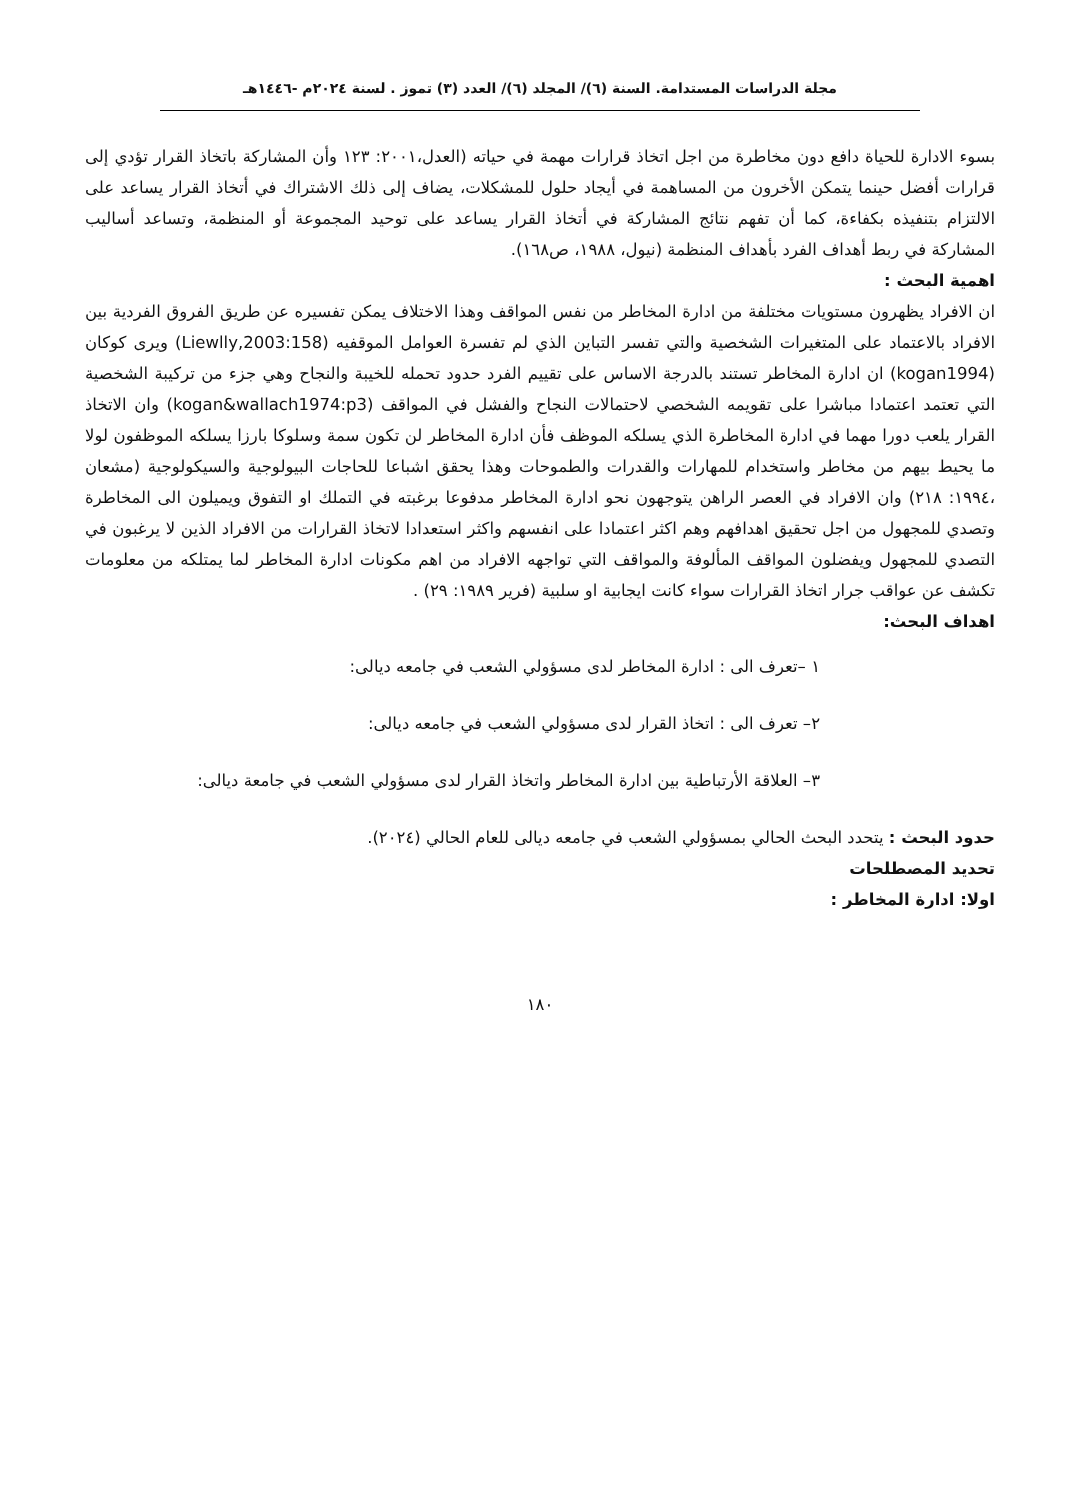مجلة الدراسات المستدامة. السنة (٦)/ المجلد (٦)/ العدد (٣) تموز . لسنة ٢٠٢٤م -١٤٤٦هـ
بسوء الادارة للحياة دافع دون مخاطرة من اجل اتخاذ قرارات مهمة في حياته (العدل،٢٠٠١: ١٢٣ وأن المشاركة باتخاذ القرار تؤدي إلى قرارات أفضل حينما يتمكن الأخرون من المساهمة في أيجاد حلول للمشكلات، يضاف إلى ذلك الاشتراك في أتخاذ القرار يساعد على الالتزام بتنفيذه بكفاءة، كما أن تفهم نتائج المشاركة في أتخاذ القرار يساعد على توحيد المجموعة أو المنظمة، وتساعد أساليب المشاركة في ربط أهداف الفرد بأهداف المنظمة (نيول، ١٩٨٨، ص١٦٨).
اهمية البحث :
ان الافراد يظهرون مستويات مختلفة من ادارة المخاطر من نفس المواقف وهذا الاختلاف يمكن تفسيره عن طريق الفروق الفردية بين الافراد بالاعتماد على المتغيرات الشخصية والتي تفسر التباين الذي لم تفسرة العوامل الموقفيه (Liewlly,2003:158) ويرى كوكان (kogan1994) ان ادارة المخاطر تستند بالدرجة الاساس على تقييم الفرد حدود تحمله للخيبة والنجاح وهي جزء من تركيبة الشخصية التي تعتمد اعتمادا مباشرا على تقويمه الشخصي لاحتمالات النجاح والفشل في المواقف (kogan&wallach1974:p3) وان الاتخاذ القرار يلعب دورا مهما في ادارة المخاطرة الذي يسلكه الموظف فأن ادارة المخاطر لن تكون سمة وسلوكا بارزا يسلكه الموظفون لولا ما يحيط بيهم من مخاطر واستخدام للمهارات والقدرات والطموحات وهذا يحقق اشباعا للحاجات البيولوجية والسيكولوجية (مشعان ،١٩٩٤: ٢١٨) وان الافراد في العصر الراهن يتوجهون نحو ادارة المخاطر مدفوعا برغبته في التملك او التفوق ويميلون الى المخاطرة وتصدي للمجهول من اجل تحقيق اهدافهم وهم اكثر اعتمادا على انفسهم واكثر استعدادا لاتخاذ القرارات من الافراد الذين لا يرغبون في التصدي للمجهول ويفضلون المواقف المألوفة والمواقف التي تواجهه الافراد من اهم مكونات ادارة المخاطر لما يمتلكه من معلومات تكشف عن عواقب جرار اتخاذ القرارات سواء كانت ايجابية او سلبية (فرير ١٩٨٩: ٢٩) .
اهداف البحث:
١ –تعرف الى : ادارة المخاطر لدى مسؤولي الشعب في جامعه ديالى:
٢– تعرف الى : اتخاذ القرار لدى مسؤولي الشعب في جامعه ديالى:
٣– العلاقة الأرتباطية بين ادارة المخاطر واتخاذ القرار لدى مسؤولي الشعب في جامعة ديالى:
حدود البحث : يتحدد البحث الحالي بمسؤولي الشعب في جامعه ديالى للعام الحالي (٢٠٢٤).
تحديد المصطلحات
اولا: ادارة المخاطر :
١٨٠